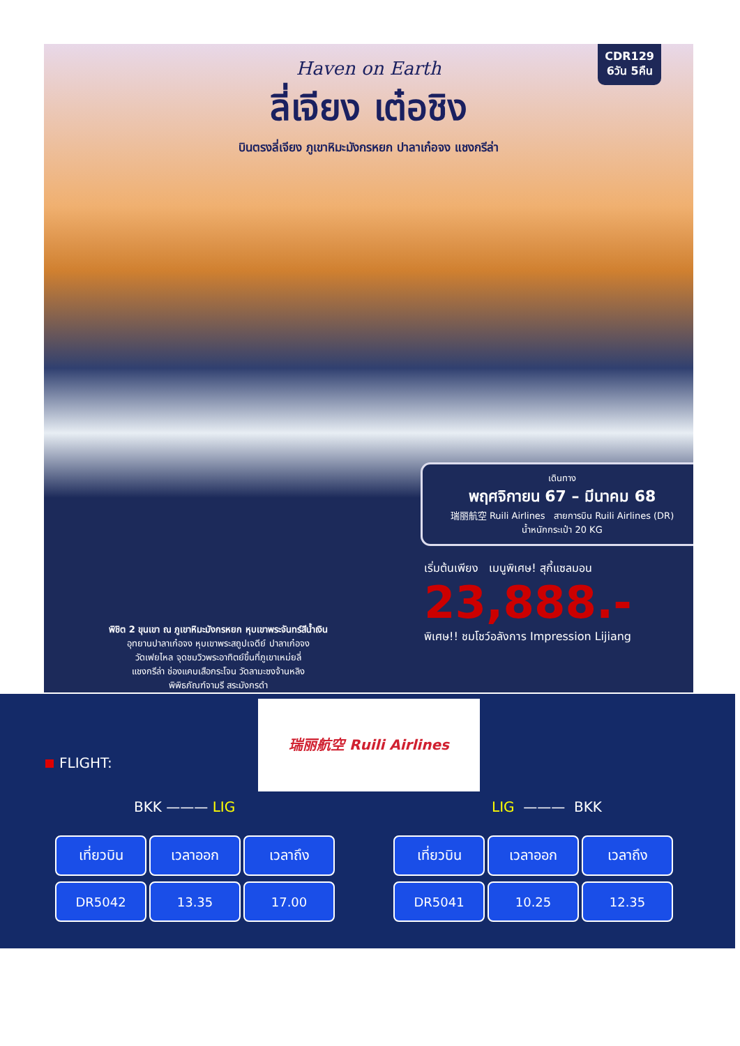CDR129
6วัน 5คืน
Haven on Earth
ลี่เจียง เต๋อชิง
บินตรงลี่เจียง ภูเขาหิมะมังกรหยก ปาลาเก๋อจง แชงกรีล่า
เดินทาง
พฤศจิกายน 67 – มีนาคม 68
瑞丽航空 Ruili Airlines สายการบิน Ruili Airlines (DR)
น้ำหนักกระเป๋า 20 KG
เริ่มต้นเพียง เมนูพิเศษ! สุกี้แซลมอน
23,888.-
พิเศษ!! ชมโชว์อลังการ Impression Lijiang
พิชิต 2 ขุนเขา ณ ภูเขาหิมะมังกรหยก หุบเขาพระจันทร์สีน้ำเงิน
อุทยานปาลาเก๋อจง หุบเขาพระสถูปเจดีย์ ปาลาเก๋อจง
วัดเฟยไหล จุดชมวิวพระอาทิตย์ขึ้นที่ภูเขาเหม่ยลี่
แชงกรีล่า ช่องแคบเสือกระโจน วัดลามะซงจ้านหลิง
พิพิธภัณฑ์จามรี สระมังกรดำ
瑞丽航空 Ruili Airlines
FLIGHT:
BKK ——— LIG LIG ——— BKK
| เที่ยวบิน | เวลาออก | เวลาถึง |
| --- | --- | --- |
| DR5042 | 13.35 | 17.00 |
| เที่ยวบิน | เวลาออก | เวลาถึง |
| --- | --- | --- |
| DR5041 | 10.25 | 12.35 |